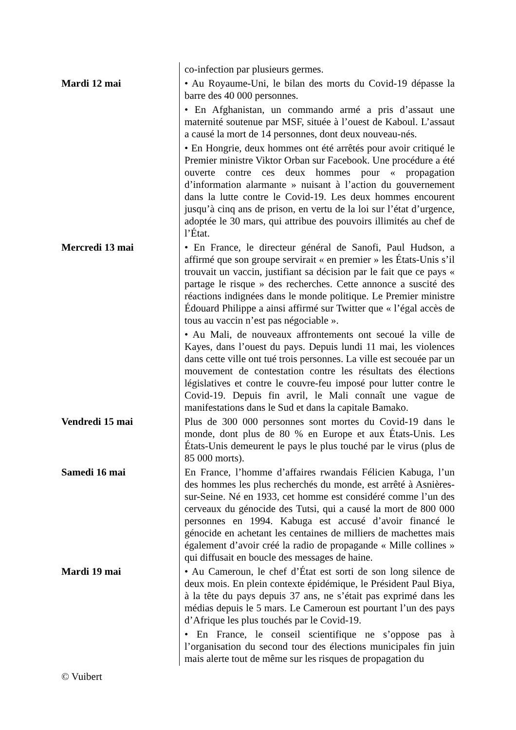| | co-infection par plusieurs germes. |
| Mardi 12 mai | • Au Royaume-Uni, le bilan des morts du Covid-19 dépasse la barre des 40 000 personnes. |
| | • En Afghanistan, un commando armé a pris d’assaut une maternité soutenue par MSF, située à l’ouest de Kaboul. L’assaut a causé la mort de 14 personnes, dont deux nouveau-nés. |
| | • En Hongrie, deux hommes ont été arrêtés pour avoir critiqué le Premier ministre Viktor Orban sur Facebook. Une procédure a été ouverte contre ces deux hommes pour « propagation d’information alarmante » nuisant à l’action du gouvernement dans la lutte contre le Covid-19. Les deux hommes encourent jusqu’à cinq ans de prison, en vertu de la loi sur l’état d’urgence, adoptée le 30 mars, qui attribue des pouvoirs illimités au chef de l’État. |
| Mercredi 13 mai | • En France, le directeur général de Sanofi, Paul Hudson, a affirmé que son groupe servirait « en premier » les États-Unis s’il trouvait un vaccin, justifiant sa décision par le fait que ce pays « partage le risque » des recherches. Cette annonce a suscité des réactions indignées dans le monde politique. Le Premier ministre Édouard Philippe a ainsi affirmé sur Twitter que « l’égal accès de tous au vaccin n’est pas négociable ». |
| | • Au Mali, de nouveaux affrontements ont secoué la ville de Kayes, dans l’ouest du pays. Depuis lundi 11 mai, les violences dans cette ville ont tué trois personnes. La ville est secouée par un mouvement de contestation contre les résultats des élections législatives et contre le couvre-feu imposé pour lutter contre le Covid-19. Depuis fin avril, le Mali connaît une vague de manifestations dans le Sud et dans la capitale Bamako. |
| Vendredi 15 mai | Plus de 300 000 personnes sont mortes du Covid-19 dans le monde, dont plus de 80 % en Europe et aux États-Unis. Les États-Unis demeurent le pays le plus touché par le virus (plus de 85 000 morts). |
| Samedi 16 mai | En France, l’homme d’affaires rwandais Félicien Kabuga, l’un des hommes les plus recherchés du monde, est arrêté à Asnières-sur-Seine. Né en 1933, cet homme est considéré comme l’un des cerveaux du génocide des Tutsi, qui a causé la mort de 800 000 personnes en 1994. Kabuga est accusé d’avoir financé le génocide en achetant les centaines de milliers de machettes mais également d’avoir créé la radio de propagande « Mille collines » qui diffusait en boucle des messages de haine. |
| Mardi 19 mai | • Au Cameroun, le chef d’État est sorti de son long silence de deux mois. En plein contexte épidémique, le Président Paul Biya, à la tête du pays depuis 37 ans, ne s’était pas exprimé dans les médias depuis le 5 mars. Le Cameroun est pourtant l’un des pays d’Afrique les plus touchés par le Covid-19. |
| | • En France, le conseil scientifique ne s’oppose pas à l’organisation du second tour des élections municipales fin juin mais alerte tout de même sur les risques de propagation du |
© Vuibert